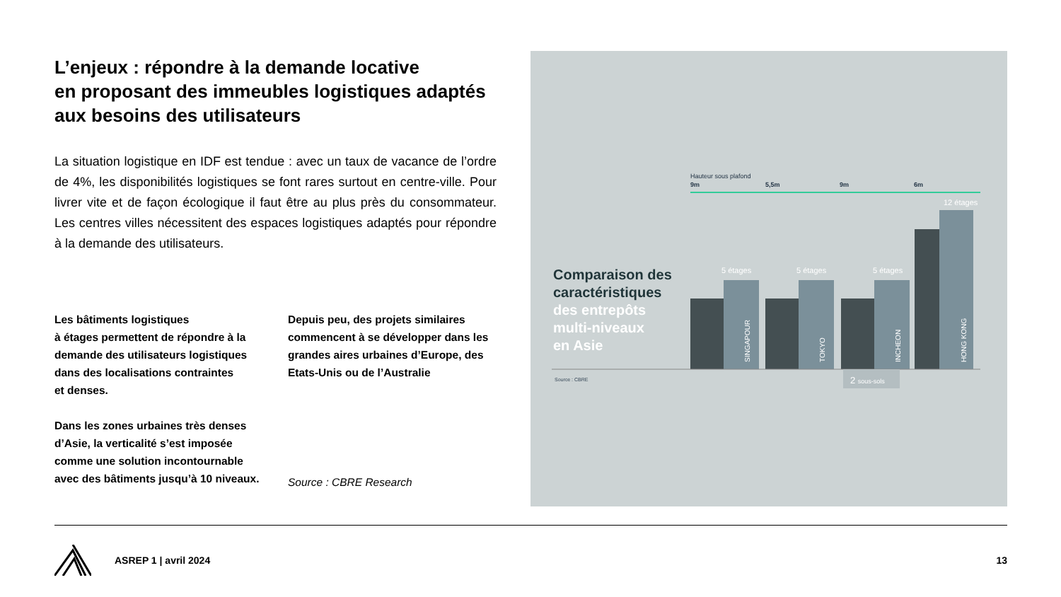L’enjeux : répondre à la demande locative
en proposant des immeubles logistiques adaptés aux besoins des utilisateurs
La situation logistique en IDF est tendue : avec un taux de vacance de l’ordre de 4%, les disponibilités logistiques se font rares surtout en centre-ville. Pour livrer vite et de façon écologique il faut être au plus près du consommateur. Les centres villes nécessitent des espaces logistiques adaptés pour répondre à la demande des utilisateurs.
Les bâtiments logistiques
à étages permettent de répondre à la demande des utilisateurs logistiques dans des localisations contraintes
et denses.
Dans les zones urbaines très denses d’Asie, la verticalité s’est imposée comme une solution incontournable avec des bâtiments jusqu’à 10 niveaux.
Depuis peu, des projets similaires commencent à se développer dans les grandes aires urbaines d’Europe, des Etats-Unis ou de l’Australie
Source : CBRE Research
Hauteur sous plafond
9m
5,5m
9m
6m
Comparaison des
caractéristiques
des entrepôts
multi-niveaux
en Asie
5 étages
5 étages
5 étages
12 étages
SINGAPOUR
TOKYO
INCHEON
HONG KONG
2 sous-sols
Source : CBRE
ASREP 1 | avril 2024 13